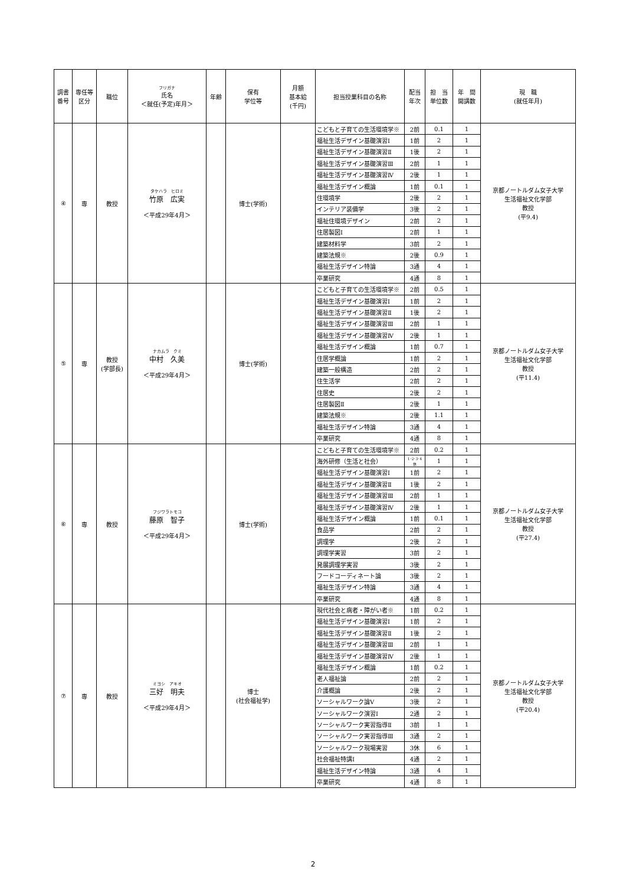| 調書 番号 | 専任等 区分 | 職位 | フリガナ 氏名 ＜就任(予定)年月＞ | 年齢 | 保有 学位等 | 月額 基本給 (千円) | 担当授業科目の名称 | 配当 年次 | 担 当 単位数 | 年 間 開講数 | 現 職 (就任年月) |
| --- | --- | --- | --- | --- | --- | --- | --- | --- | --- | --- | --- |
| ④ | 専 | 教授 | タケハラ ヒロミ 竹原 広実 ＜平成29年4月＞ | | 博士(学術) | | こどもと子育ての生活環境学※ | 2前 | 0.1 | 1 | 京都ノートルダム女子大学 生活福祉文化学部 教授 (平9.4) |
| | | | | | | | 福祉生活デザイン基礎演習Ⅰ | 1前 | 2 | 1 | |
| | | | | | | | 福祉生活デザイン基礎演習Ⅱ | 1後 | 2 | 1 | |
| | | | | | | | 福祉生活デザイン基礎演習Ⅲ | 2前 | 1 | 1 | |
| | | | | | | | 福祉生活デザイン基礎演習Ⅳ | 2後 | 1 | 1 | |
| | | | | | | | 福祉生活デザイン概論 | 1前 | 0.1 | 1 | |
| | | | | | | | 住環境学 | 2後 | 2 | 1 | |
| | | | | | | | インテリア装備学 | 3後 | 2 | 1 | |
| | | | | | | | 福祉住環境デザイン | 2前 | 2 | 1 | |
| | | | | | | | 住居製図Ⅰ | 2前 | 1 | 1 | |
| | | | | | | | 建築材料学 | 3前 | 2 | 1 | |
| | | | | | | | 建築法規※ | 2後 | 0.9 | 1 | |
| | | | | | | | 福祉生活デザイン特論 | 3通 | 4 | 1 | |
| | | | | | | | 卒業研究 | 4通 | 8 | 1 | |
| ⑤ | 専 | 教授 (学部長) | ナカムラ クミ 中村 久美 ＜平成29年4月＞ | | 博士(学術) | | こどもと子育ての生活環境学※ | 2前 | 0.5 | 1 | 京都ノートルダム女子大学 生活福祉文化学部 教授 (平11.4) |
| | | | | | | | 福祉生活デザイン基礎演習Ⅰ | 1前 | 2 | 1 | |
| | | | | | | | 福祉生活デザイン基礎演習Ⅱ | 1後 | 2 | 1 | |
| | | | | | | | 福祉生活デザイン基礎演習Ⅲ | 2前 | 1 | 1 | |
| | | | | | | | 福祉生活デザイン基礎演習Ⅳ | 2後 | 1 | 1 | |
| | | | | | | | 福祉生活デザイン概論 | 1前 | 0.7 | 1 | |
| | | | | | | | 住居学概論 | 1前 | 2 | 1 | |
| | | | | | | | 建築一般構造 | 2前 | 2 | 1 | |
| | | | | | | | 住生活学 | 2前 | 2 | 1 | |
| | | | | | | | 住居史 | 2後 | 2 | 1 | |
| | | | | | | | 住居製図Ⅱ | 2後 | 1 | 1 | |
| | | | | | | | 建築法規※ | 2後 | 1.1 | 1 | |
| | | | | | | | 福祉生活デザイン特論 | 3通 | 4 | 1 | |
| | | | | | | | 卒業研究 | 4通 | 8 | 1 | |
| ⑥ | 専 | 教授 | フジワラトモコ 藤原 智子 ＜平成29年4月＞ | | 博士(学術) | | こどもと子育ての生活環境学※ | 2前 | 0.2 | 1 | 京都ノートルダム女子大学 生活福祉文化学部 教授 (平27.4) |
| | | | | | | | 海外研修（生活と社会） | 1･2･3･4休 | 1 | 1 | |
| | | | | | | | 福祉生活デザイン基礎演習Ⅰ | 1前 | 2 | 1 | |
| | | | | | | | 福祉生活デザイン基礎演習Ⅱ | 1後 | 2 | 1 | |
| | | | | | | | 福祉生活デザイン基礎演習Ⅲ | 2前 | 1 | 1 | |
| | | | | | | | 福祉生活デザイン基礎演習Ⅳ | 2後 | 1 | 1 | |
| | | | | | | | 福祉生活デザイン概論 | 1前 | 0.1 | 1 | |
| | | | | | | | 食品学 | 2前 | 2 | 1 | |
| | | | | | | | 調理学 | 2後 | 2 | 1 | |
| | | | | | | | 調理学実習 | 3前 | 2 | 1 | |
| | | | | | | | 発展調理学実習 | 3後 | 2 | 1 | |
| | | | | | | | フードコーディネート論 | 3後 | 2 | 1 | |
| | | | | | | | 福祉生活デザイン特論 | 3通 | 4 | 1 | |
| | | | | | | | 卒業研究 | 4通 | 8 | 1 | |
| ⑦ | 専 | 教授 | ミヨシ アキオ 三好 明夫 ＜平成29年4月＞ | | 博士 (社会福祉学) | | 現代社会と病者・障がい者※ | 1前 | 0.2 | 1 | 京都ノートルダム女子大学 生活福祉文化学部 教授 (平20.4) |
| | | | | | | | 福祉生活デザイン基礎演習Ⅰ | 1前 | 2 | 1 | |
| | | | | | | | 福祉生活デザイン基礎演習Ⅱ | 1後 | 2 | 1 | |
| | | | | | | | 福祉生活デザイン基礎演習Ⅲ | 2前 | 1 | 1 | |
| | | | | | | | 福祉生活デザイン基礎演習Ⅳ | 2後 | 1 | 1 | |
| | | | | | | | 福祉生活デザイン概論 | 1前 | 0.2 | 1 | |
| | | | | | | | 老人福祉論 | 2前 | 2 | 1 | |
| | | | | | | | 介護概論 | 2後 | 2 | 1 | |
| | | | | | | | ソーシャルワーク論Ⅴ | 3後 | 2 | 1 | |
| | | | | | | | ソーシャルワーク演習Ⅰ | 2通 | 2 | 1 | |
| | | | | | | | ソーシャルワーク実習指導Ⅱ | 3前 | 1 | 1 | |
| | | | | | | | ソーシャルワーク実習指導Ⅲ | 3通 | 2 | 1 | |
| | | | | | | | ソーシャルワーク現場実習 | 3休 | 6 | 1 | |
| | | | | | | | 社会福祉特講Ⅰ | 4通 | 2 | 1 | |
| | | | | | | | 福祉生活デザイン特論 | 3通 | 4 | 1 | |
| | | | | | | | 卒業研究 | 4通 | 8 | 1 | |
2